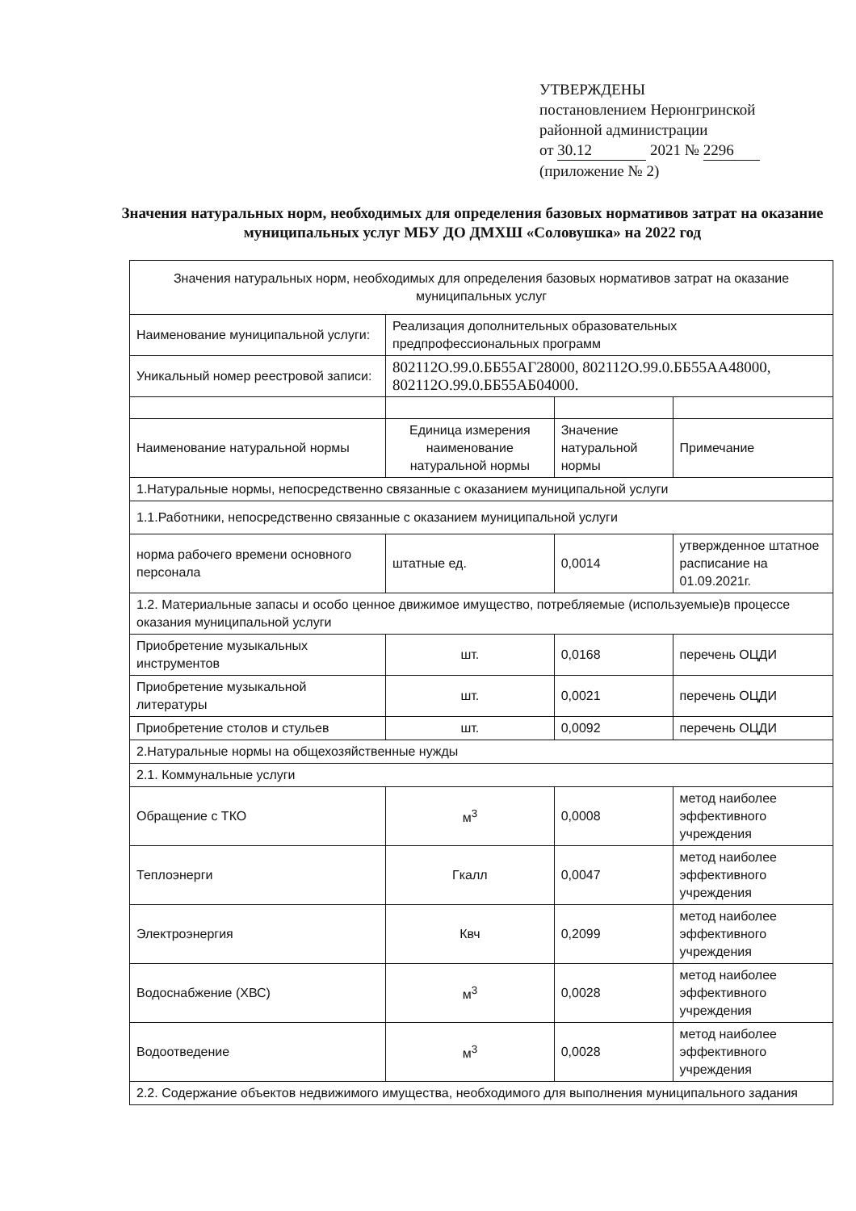УТВЕРЖДЕНЫ
постановлением Нерюнгринской
районной администрации
от 30.12 2021 № 2296
(приложение № 2)
Значения натуральных норм, необходимых для определения базовых нормативов затрат на оказание муниципальных услуг МБУ ДО ДМХШ «Соловушка» на 2022 год
| Значения натуральных норм, необходимых для определения базовых нормативов затрат на оказание муниципальных услуг | | | |
| Наименование муниципальной услуги: | Реализация дополнительных образовательных предпрофессиональных программ | | |
| Уникальный номер реестровой записи: | 802112О.99.0.ББ55АГ28000, 802112О.99.0.ББ55АА48000, 802112О.99.0.ББ55АБ04000. | | |
| Наименование натуральной нормы | Единица измерения наименование натуральной нормы | Значение натуральной нормы | Примечание |
| 1.Натуральные нормы, непосредственно связанные с оказанием муниципальной услуги | | | |
| 1.1.Работники, непосредственно связанные с оказанием муниципальной услуги | | | |
| норма рабочего времени основного персонала | штатные ед. | 0,0014 | утвержденное штатное расписание на 01.09.2021г. |
| 1.2. Материальные запасы и особо ценное движимое имущество, потребляемые (используемые)в процессе оказания муниципальной услуги | | | |
| Приобретение музыкальных инструментов | шт. | 0,0168 | перечень ОЦДИ |
| Приобретение музыкальной литературы | шт. | 0,0021 | перечень ОЦДИ |
| Приобретение столов и стульев | шт. | 0,0092 | перечень ОЦДИ |
| 2.Натуральные нормы на общехозяйственные нужды | | | |
| 2.1. Коммунальные услуги | | | |
| Обращение с ТКО | м<sup>3</sup> | 0,0008 | метод наиболее эффективного учреждения |
| Теплоэнерги | Гкалл | 0,0047 | метод наиболее эффективного учреждения |
| Электроэнергия | Квч | 0,2099 | метод наиболее эффективного учреждения |
| Водоснабжение (ХВС) | м<sup>3</sup> | 0,0028 | метод наиболее эффективного учреждения |
| Водоотведение | м<sup>3</sup> | 0,0028 | метод наиболее эффективного учреждения |
| 2.2. Содержание объектов недвижимого имущества, необходимого для выполнения муниципального задания | | | |